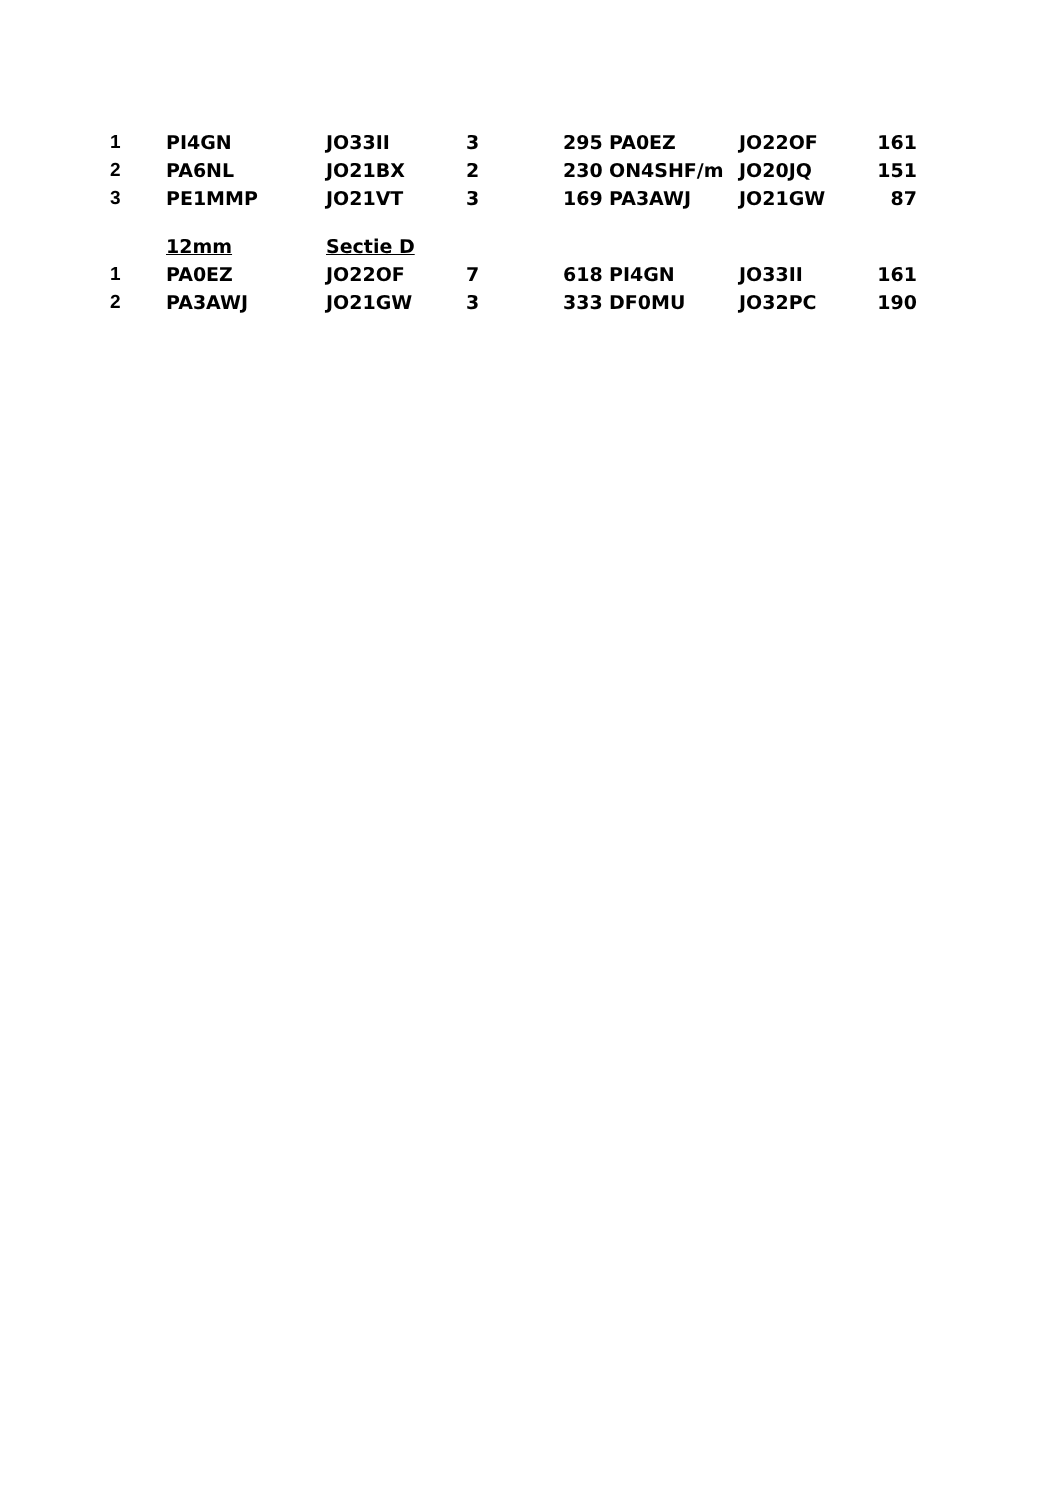| 1 | PI4GN | JO33II | 3 | 295 | PA0EZ | JO22OF | 161 |
| 2 | PA6NL | JO21BX | 2 | 230 | ON4SHF/m | JO20JQ | 151 |
| 3 | PE1MMP | JO21VT | 3 | 169 | PA3AWJ | JO21GW | 87 |
| | 12mm | Sectie D | | | | | |
| 1 | PA0EZ | JO22OF | 7 | 618 | PI4GN | JO33II | 161 |
| 2 | PA3AWJ | JO21GW | 3 | 333 | DF0MU | JO32PC | 190 |